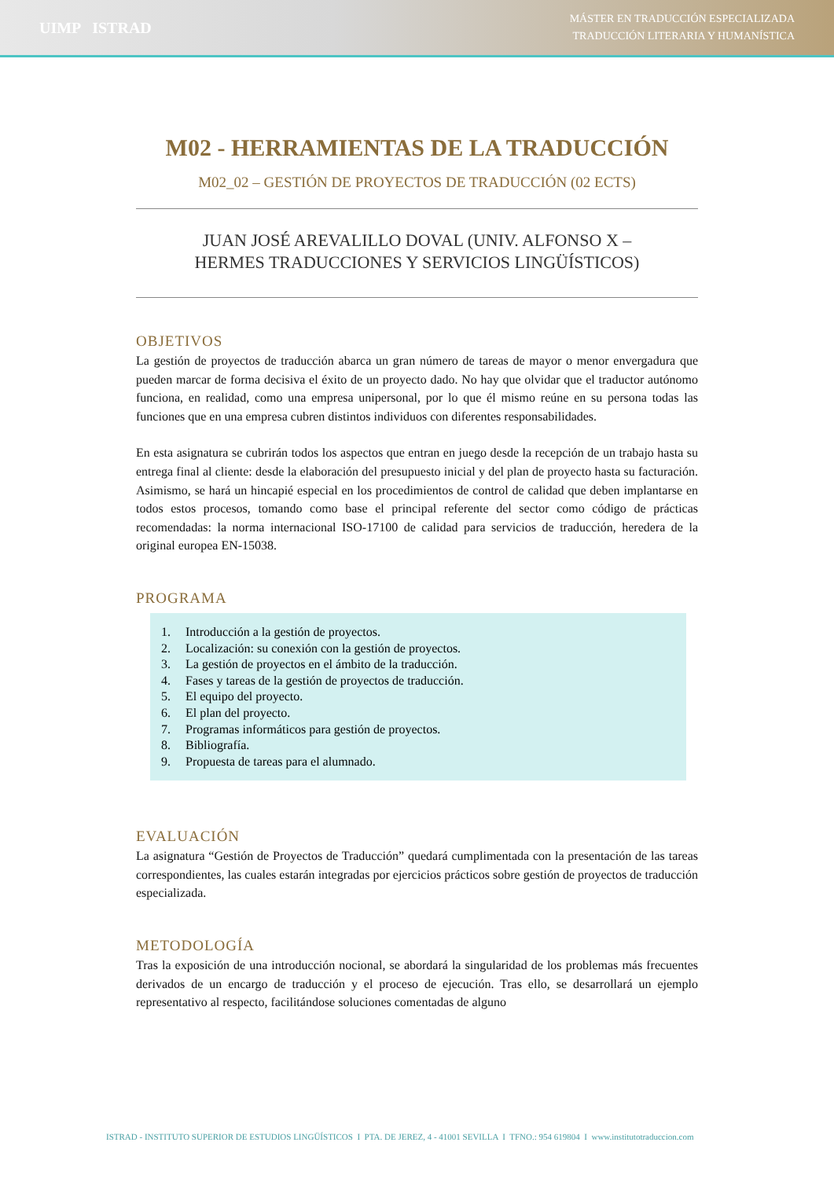UIMP ISTRAD
MÁSTER EN TRADUCCIÓN ESPECIALIZADA
TRADUCCIÓN LITERARIA Y HUMANÍSTICA
M02 - HERRAMIENTAS DE LA TRADUCCIÓN
M02_02 – GESTIÓN DE PROYECTOS DE TRADUCCIÓN (02 ECTS)
JUAN JOSÉ AREVALILLO DOVAL (UNIV. ALFONSO X –
HERMES TRADUCCIONES Y SERVICIOS LINGÜÍSTICOS)
OBJETIVOS
La gestión de proyectos de traducción abarca un gran número de tareas de mayor o menor envergadura que pueden marcar de forma decisiva el éxito de un proyecto dado. No hay que olvidar que el traductor autónomo funciona, en realidad, como una empresa unipersonal, por lo que él mismo reúne en su persona todas las funciones que en una empresa cubren distintos individuos con diferentes responsabilidades.
En esta asignatura se cubrirán todos los aspectos que entran en juego desde la recepción de un trabajo hasta su entrega final al cliente: desde la elaboración del presupuesto inicial y del plan de proyecto hasta su facturación. Asimismo, se hará un hincapié especial en los procedimientos de control de calidad que deben implantarse en todos estos procesos, tomando como base el principal referente del sector como código de prácticas recomendadas: la norma internacional ISO-17100 de calidad para servicios de traducción, heredera de la original europea EN-15038.
PROGRAMA
1. Introducción a la gestión de proyectos.
2. Localización: su conexión con la gestión de proyectos.
3. La gestión de proyectos en el ámbito de la traducción.
4. Fases y tareas de la gestión de proyectos de traducción.
5. El equipo del proyecto.
6. El plan del proyecto.
7. Programas informáticos para gestión de proyectos.
8. Bibliografía.
9. Propuesta de tareas para el alumnado.
EVALUACIÓN
La asignatura “Gestión de Proyectos de Traducción” quedará cumplimentada con la presentación de las tareas correspondientes, las cuales estarán integradas por ejercicios prácticos sobre gestión de proyectos de traducción especializada.
METODOLOGÍA
Tras la exposición de una introducción nocional, se abordará la singularidad de los problemas más frecuentes derivados de un encargo de traducción y el proceso de ejecución. Tras ello, se desarrollará un ejemplo representativo al respecto, facilitándose soluciones comentadas de alguno
ISTRAD - INSTITUTO SUPERIOR DE ESTUDIOS LINGÜÍSTICOS I PTA. DE JEREZ, 4 - 41001 SEVILLA I TFNO.: 954 619804 I www.institutotraduccion.com